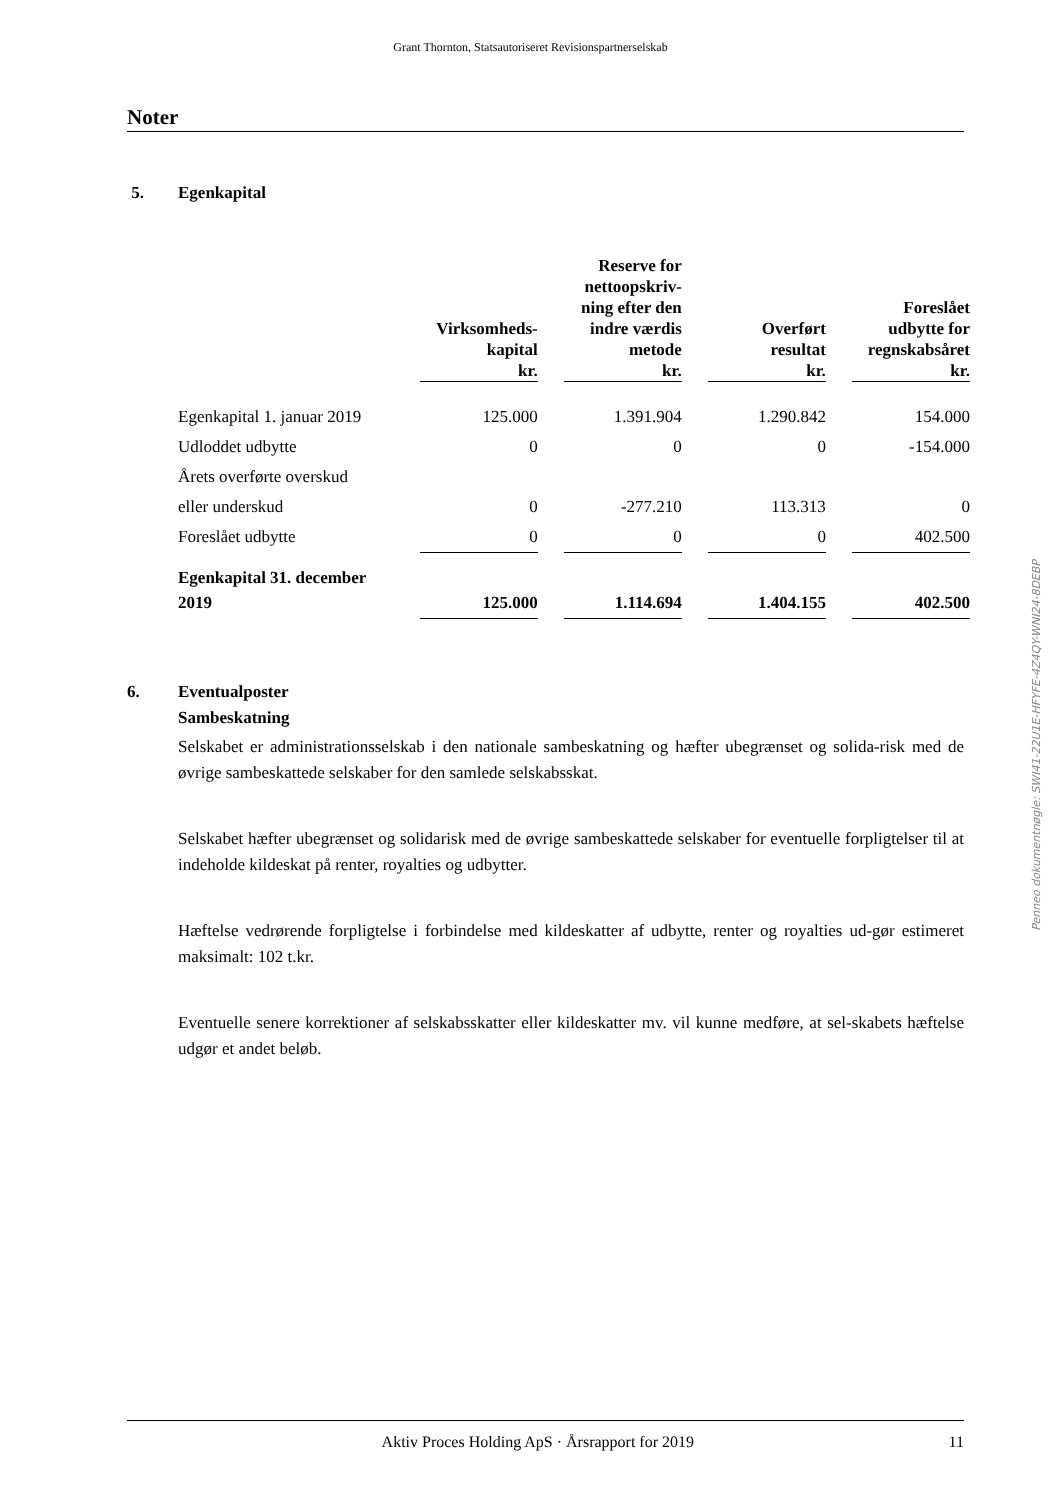Grant Thornton, Statsautoriseret Revisionspartnerselskab
Noter
5. Egenkapital
| | Virksomheds- kapital kr. | | Reserve for nettoopskriv- ning efter den indre værdis metode kr. | | Overført resultat kr. | | Foreslået udbytte for regnskabsåret kr. |
| --- | --- | --- | --- | --- | --- | --- | --- |
| Egenkapital 1. januar 2019 | 125.000 | | 1.391.904 | | 1.290.842 | | 154.000 |
| Udloddet udbytte | 0 | | 0 | | 0 | | -154.000 |
| Årets overførte overskud | | | | | | | |
| eller underskud | 0 | | -277.210 | | 113.313 | | 0 |
| Foreslået udbytte | 0 | | 0 | | 0 | | 402.500 |
| Egenkapital 31. december | | | | | | | |
| 2019 | 125.000 | | 1.114.694 | | 1.404.155 | | 402.500 |
6. Eventualposter
Sambeskatning
Selskabet er administrationsselskab i den nationale sambeskatning og hæfter ubegrænset og solida-risk med de øvrige sambeskattede selskaber for den samlede selskabsskat.
Selskabet hæfter ubegrænset og solidarisk med de øvrige sambeskattede selskaber for eventuelle forpligtelser til at indeholde kildeskat på renter, royalties og udbytter.
Hæftelse vedrørende forpligtelse i forbindelse med kildeskatter af udbytte, renter og royalties ud-gør estimeret maksimalt: 102 t.kr.
Eventuelle senere korrektioner af selskabsskatter eller kildeskatter mv. vil kunne medføre, at sel-skabets hæftelse udgør et andet beløb.
Penneo dokumentnøgle: SWI41-22U1E-HFYFE-4Z4QY-WNI24-8DEBP
Aktiv Proces Holding ApS · Årsrapport for 2019 11